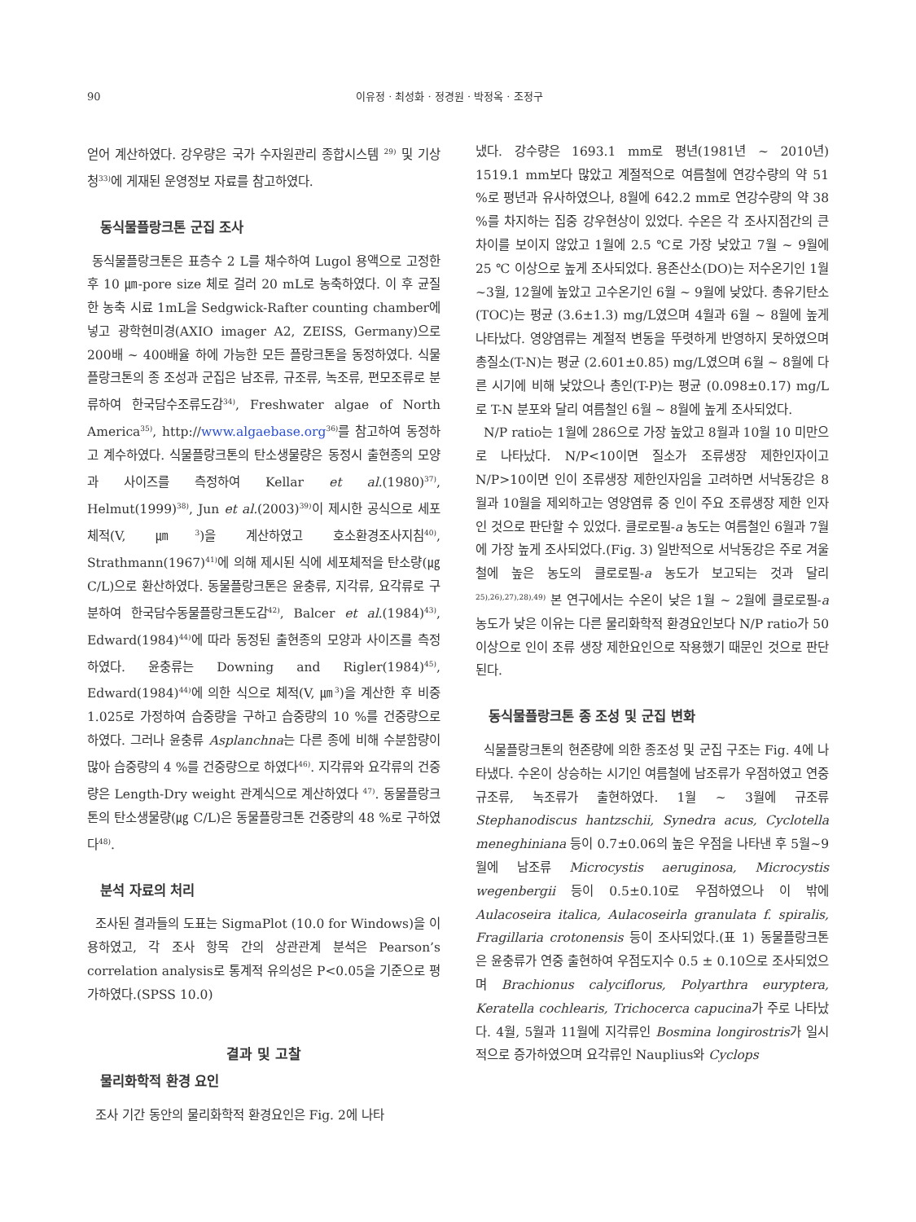90 이유정 · 최성화 · 정경원 · 박정옥 · 조정구
얻어 계산하였다. 강우량은 국가 수자원관리 종합시스템 <sup>29)</sup> 및 기상청<sup>33)</sup>에 게재된 운영정보 자료를 참고하였다.
동식물플랑크톤 군집 조사
동식물플랑크톤은 표층수 2 L를 채수하여 Lugol 용액으로 고정한 후 10 ㎛-pore size 체로 걸러 20 mL로 농축하였다. 이 후 균질한 농축 시료 1mL을 Sedgwick-Rafter counting chamber에 넣고 광학현미경(AXIO imager A2, ZEISS, Germany)으로 200배 ~ 400배율 하에 가능한 모든 플랑크톤을 동정하였다. 식물플랑크톤의 종 조성과 군집은 남조류, 규조류, 녹조류, 편모조류로 분류하여 한국담수조류도감<sup>34)</sup>, Freshwater algae of North America<sup>35)</sup>, http://www.algaebase.org<sup>36)</sup>를 참고하여 동정하고 계수하였다. 식물플랑크톤의 탄소생물량은 동정시 출현종의 모양과 사이즈를 측정하여 Kellar et al.(1980)<sup>37)</sup>, Helmut(1999)<sup>38)</sup>, Jun et al.(2003)<sup>39)</sup>이 제시한 공식으로 세포체적(V, ㎛<sup>3</sup>)을 계산하였고 호소환경조사지침<sup>40)</sup>, Strathmann(1967)<sup>41)</sup>에 의해 제시된 식에 세포체적을 탄소량(㎍ C/L)으로 환산하였다. 동물플랑크톤은 윤충류, 지각류, 요각류로 구분하여 한국담수동물플랑크톤도감<sup>42)</sup>, Balcer et al.(1984)<sup>43)</sup>, Edward(1984)<sup>44)</sup>에 따라 동정된 출현종의 모양과 사이즈를 측정하였다. 윤충류는 Downing and Rigler(1984)<sup>45)</sup>, Edward(1984)<sup>44)</sup>에 의한 식으로 체적(V, ㎛<sup>3</sup>)을 계산한 후 비중 1.025로 가정하여 습중량을 구하고 습중량의 10 %를 건중량으로 하였다. 그러나 윤충류 Asplanchna는 다른 종에 비해 수분함량이 많아 습중량의 4 %를 건중량으로 하였다<sup>46)</sup>. 지각류와 요각류의 건중량은 Length-Dry weight 관계식으로 계산하였다 <sup>47)</sup>. 동물플랑크톤의 탄소생물량(㎍ C/L)은 동물플랑크톤 건중량의 48 %로 구하였다<sup>48)</sup>.
분석 자료의 처리
조사된 결과들의 도표는 SigmaPlot (10.0 for Windows)을 이용하였고, 각 조사 항목 간의 상관관계 분석은 Pearson’s correlation analysis로 통계적 유의성은 P<0.05을 기준으로 평가하였다.(SPSS 10.0)
결과 및 고찰
물리화학적 환경 요인
조사 기간 동안의 물리화학적 환경요인은 Fig. 2에 나타
냈다. 강수량은 1693.1 mm로 평년(1981년 ~ 2010년) 1519.1 mm보다 많았고 계절적으로 여름철에 연강수량의 약 51 %로 평년과 유사하였으나, 8월에 642.2 mm로 연강수량의 약 38 %를 차지하는 집중 강우현상이 있었다. 수온은 각 조사지점간의 큰 차이를 보이지 않았고 1월에 2.5 ℃로 가장 낮았고 7월 ~ 9월에 25 ℃ 이상으로 높게 조사되었다. 용존산소(DO)는 저수온기인 1월~3월, 12월에 높았고 고수온기인 6월 ~ 9월에 낮았다. 총유기탄소(TOC)는 평균 (3.6±1.3) mg/L였으며 4월과 6월 ~ 8월에 높게 나타났다. 영양염류는 계절적 변동을 뚜렷하게 반영하지 못하였으며 총질소(T-N)는 평균 (2.601±0.85) mg/L였으며 6월 ~ 8월에 다른 시기에 비해 낮았으나 총인(T-P)는 평균 (0.098±0.17) mg/L로 T-N 분포와 달리 여름철인 6월 ~ 8월에 높게 조사되었다.
N/P ratio는 1월에 286으로 가장 높았고 8월과 10월 10 미만으로 나타났다. N/P<10이면 질소가 조류생장 제한인자이고 N/P>10이면 인이 조류생장 제한인자임을 고려하면 서낙동강은 8월과 10월을 제외하고는 영양염류 중 인이 주요 조류생장 제한 인자인 것으로 판단할 수 있었다. 클로로필-a 농도는 여름철인 6월과 7월에 가장 높게 조사되었다.(Fig. 3) 일반적으로 서낙동강은 주로 겨울철에 높은 농도의 클로로필-a 농도가 보고되는 것과 달리<sup>25),26),27),28),49)</sup> 본 연구에서는 수온이 낮은 1월 ~ 2월에 클로로필-a 농도가 낮은 이유는 다른 물리화학적 환경요인보다 N/P ratio가 50 이상으로 인이 조류 생장 제한요인으로 작용했기 때문인 것으로 판단된다.
동식물플랑크톤 종 조성 및 군집 변화
식물플랑크톤의 현존량에 의한 종조성 및 군집 구조는 Fig. 4에 나타냈다. 수온이 상승하는 시기인 여름철에 남조류가 우점하였고 연중 규조류, 녹조류가 출현하였다. 1월 ~ 3월에 규조류 Stephanodiscus hantzschii, Synedra acus, Cyclotella meneghiniana 등이 0.7±0.06의 높은 우점을 나타낸 후 5월~9월에 남조류 Microcystis aeruginosa, Microcystis wegenbergii 등이 0.5±0.10로 우점하였으나 이 밖에 Aulacoseira italica, Aulacoseirla granulata f. spiralis, Fragillaria crotonensis 등이 조사되었다.(표 1) 동물플랑크톤은 윤충류가 연중 출현하여 우점도지수 0.5 ± 0.10으로 조사되었으며 Brachionus calyciflorus, Polyarthra euryptera, Keratella cochlearis, Trichocerca capucina가 주로 나타났다. 4월, 5월과 11월에 지각류인 Bosmina longirostris가 일시적으로 증가하였으며 요각류인 Nauplius와 Cyclops